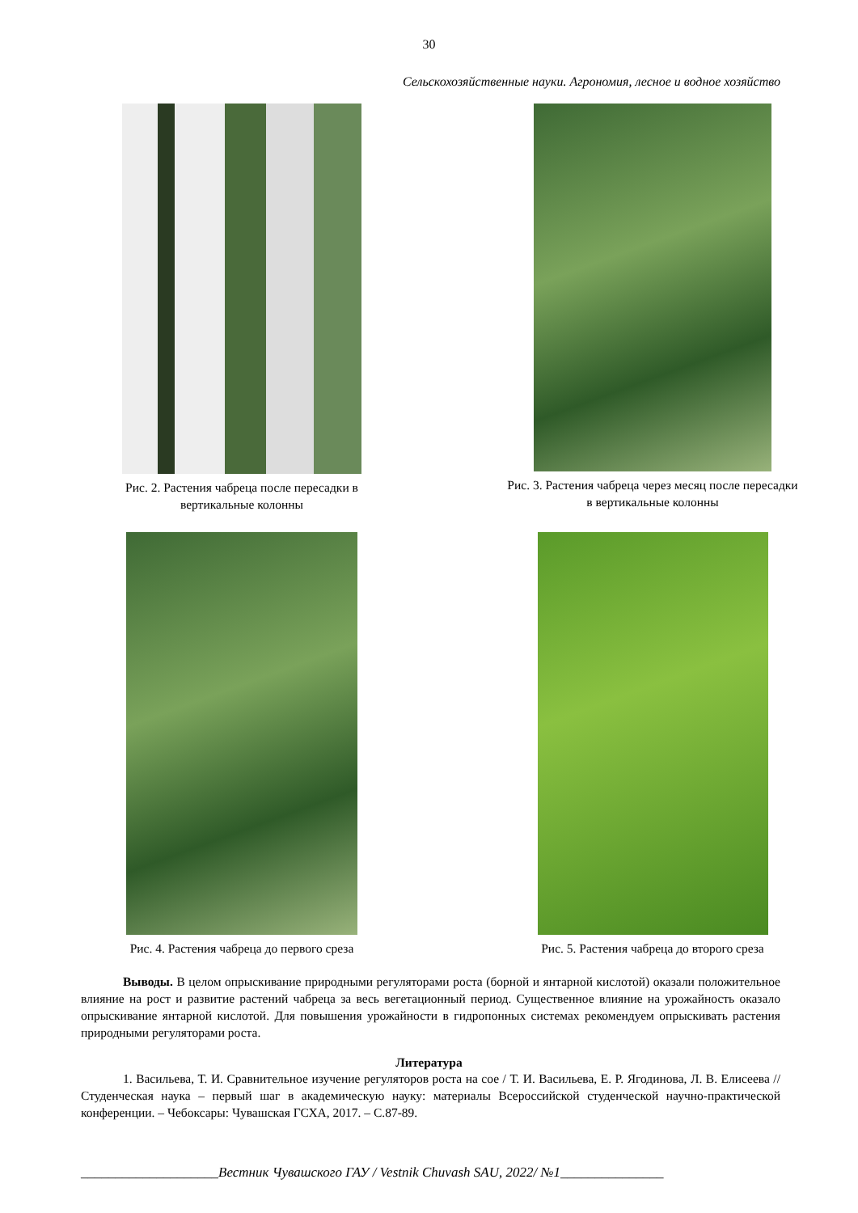30
Сельскохозяйственные науки. Агрономия, лесное и водное хозяйство
Рис. 2. Растения чабреца после пересадки в
вертикальные колонны
Рис. 3. Растения чабреца через месяц после пересадки
в вертикальные колонны
Рис. 4. Растения чабреца до первого среза Рис. 5. Растения чабреца до второго среза
Выводы. В целом опрыскивание природными регуляторами роста (борной и янтарной кислотой) оказали положительное влияние на рост и развитие растений чабреца за весь вегетационный период. Существенное влияние на урожайность оказало опрыскивание янтарной кислотой. Для повышения урожайности в гидропонных системах рекомендуем опрыскивать растения природными регуляторами роста.
Литература
1. Васильева, Т. И. Сравнительное изучение регуляторов роста на сое / Т. И. Васильева, Е. Р. Ягодинова, Л. В. Елисеева // Студенческая наука – первый шаг в академическую науку: материалы Всероссийской студенческой научно-практической конференции. – Чебоксары: Чувашская ГСХА, 2017. – С.87-89.
____________________Вестник Чувашского ГАУ / Vestnik Chuvash SAU, 2022/ №1_______________